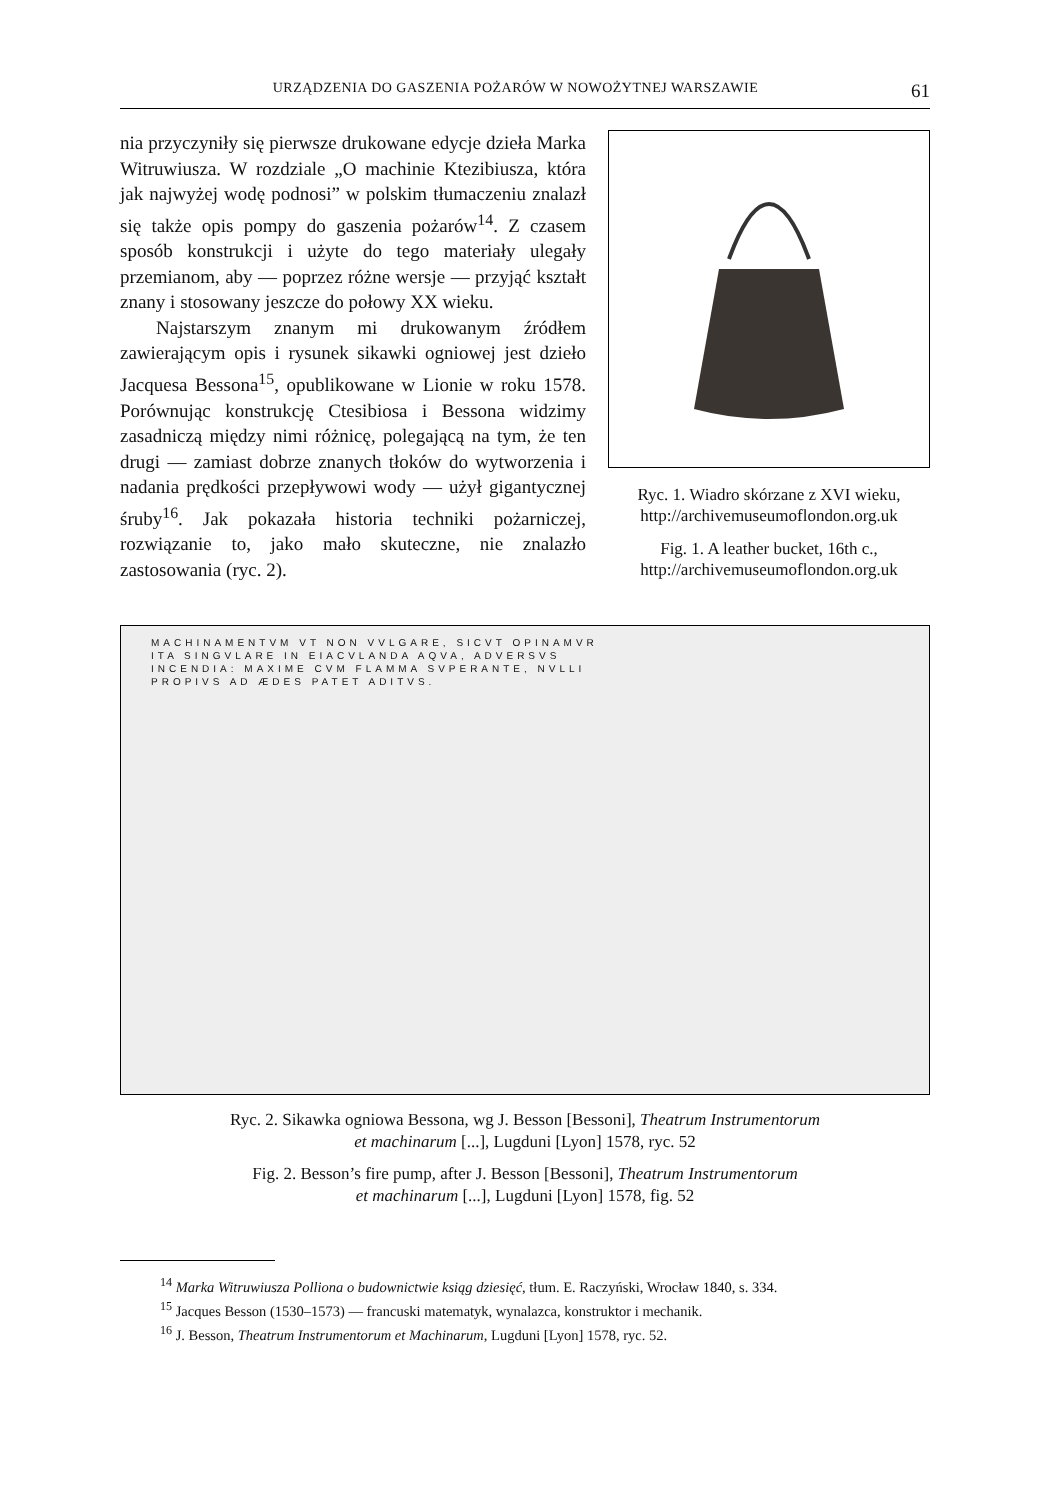URZĄDZENIA DO GASZENIA POŻARÓW W NOWOŻYTNEJ WARSZAWIE 61
nia przyczyniły się pierwsze drukowane edycje dzieła Marka Witruwiusza. W rozdziale „O machinie Ktezibiusza, która jak najwyżej wodę podnosi” w polskim tłumaczeniu znalazł się także opis pompy do gaszenia pożarów<sup>14</sup>. Z czasem sposób konstrukcji i użyte do tego materiały ulegały przemianom, aby — poprzez różne wersje — przyjąć kształt znany i stosowany jeszcze do połowy XX wieku.
Najstarszym znanym mi drukowanym źródłem zawierającym opis i rysunek sikawki ogniowej jest dzieło Jacquesa Bessona<sup>15</sup>, opublikowane w Lionie w roku 1578. Porównując konstrukcję Ctesibiosa i Bessona widzimy zasadniczą między nimi różnicę, polegającą na tym, że ten drugi — zamiast dobrze znanych tłoków do wytworzenia i nadania prędkości przepływowi wody — użył gigantycznej śruby<sup>16</sup>. Jak pokazała historia techniki pożarniczej, rozwiązanie to, jako mało skuteczne, nie znalazło zastosowania (ryc. 2).
Ryc. 1. Wiadro skórzane z XVI wieku, http://archivemuseumoflondon.org.uk
Fig. 1. A leather bucket, 16th c., http://archivemuseumoflondon.org.uk
MACHINAMENTVM VT NON VVLGARE, SICVT OPINAMVR
ITA SINGVLARE IN EIACVLANDA AQVA, ADVERSVS
INCENDIA: MAXIME CVM FLAMMA SVPERANTE, NVLLI
PROPIVS AD ÆDES PATET ADITVS.
Ryc. 2. Sikawka ogniowa Bessona, wg J. Besson [Bessoni], Theatrum Instrumentorum
et machinarum [...], Lugduni [Lyon] 1578, ryc. 52
Fig. 2. Besson’s fire pump, after J. Besson [Bessoni], Theatrum Instrumentorum
et machinarum [...], Lugduni [Lyon] 1578, fig. 52
<sup>14</sup> Marka Witruwiusza Polliona o budownictwie ksiąg dziesięć, tłum. E. Raczyński, Wrocław 1840, s. 334.
<sup>15</sup> Jacques Besson (1530–1573) — francuski matematyk, wynalazca, konstruktor i mechanik.
<sup>16</sup> J. Besson, Theatrum Instrumentorum et Machinarum, Lugduni [Lyon] 1578, ryc. 52.